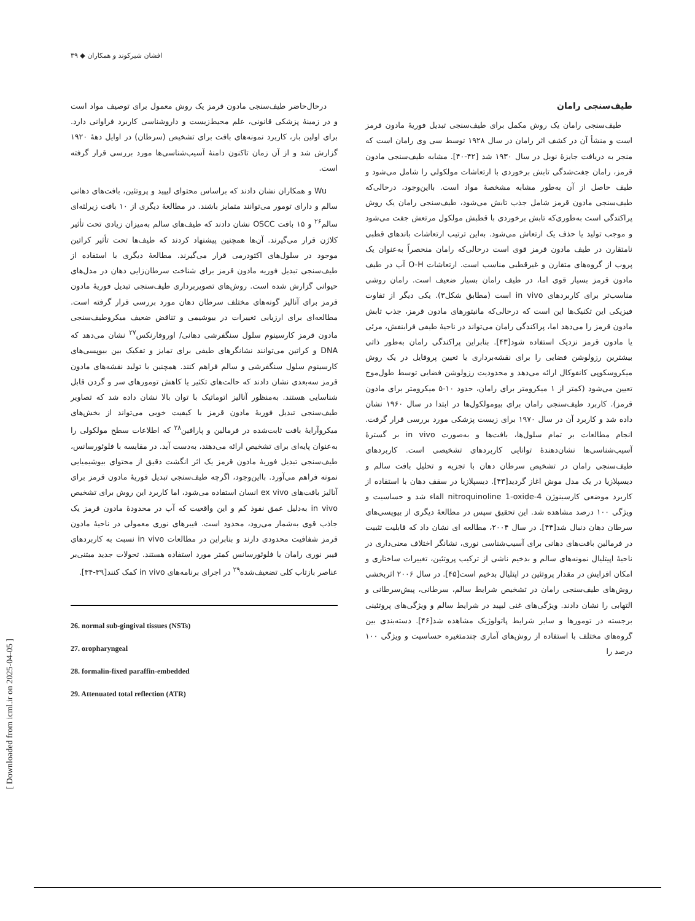افشان شیرکوند و همکاران ◆ ۳۹
درحال‌حاضر طیف‌سنجی مادون قرمز یک روش معمول برای توصیف مواد است و در زمینۀ پزشکی قانونی، علم محیط‌زیست و داروشناسی کاربرد فراوانی دارد. برای اولین بار، کاربرد نمونه‌های بافت برای تشخیص (سرطان) در اوایل دهۀ ۱۹۲۰ گزارش شد و از آن زمان تاکنون دامنۀ آسیب‌شناسی‌ها مورد بررسی قرار گرفته است.
Wu و همکاران نشان دادند که براساس محتوای لیپید و پروتئین، بافت‌های دهانی سالم و دارای تومور می‌توانند متمایز باشند. در مطالعۀ دیگری از ۱۰ بافت زیرلثه‌ای سالم<sup>۲۶</sup> و ۱۵ بافت OSCC نشان دادند که طیف‌های سالم به‌میزان زیادی تحت تأثیر کلاژن قرار می‌گیرند. آن‌ها همچنین پیشنهاد کردند که طیف‌ها تحت تأثیر کراتین موجود در سلول‌های اکتودرمی قرار می‌گیرند. مطالعۀ دیگری با استفاده از طیف‌سنجی تبدیل فوریه مادون قرمز برای شناخت سرطان‌زایی دهان در مدل‌های حیوانی گزارش شده است. روش‌های تصویربرداری طیف‌سنجی تبدیل فوریۀ مادون قرمز برای آنالیز گونه‌های مختلف سرطان دهان مورد بررسی قرار گرفته است. مطالعه‌ای برای ارزیابی تغییرات در بیوشیمی و تناقض ضعیف میکروطیف‌سنجی مادون قرمز کارسینوم سلول سنگفرشی دهانی/ اوروفارنکس<sup>۲۷</sup> نشان می‌دهد که DNA و کراتین می‌توانند نشانگرهای طیفی برای تمایز و تفکیک بین بیوپسی‌های کارسینوم سلول سنگفرشی و سالم فراهم کنند. همچنین با تولید نقشه‌های مادون قرمز سه‌بعدی نشان دادند که حالت‌های تکثیر یا کاهش تومورهای سر و گردن قابل شناسایی هستند. به‌منظور آنالیز اتوماتیک با توان بالا نشان داده شد که تصاویر طیف‌سنجی تبدیل فوریۀ مادون قرمز با کیفیت خوبی می‌تواند از بخش‌های میکروآرایۀ بافت ثابت‌شده در فرمالین و پارافین<sup>۲۸</sup> که اطلاعات سطح مولکولی را به‌عنوان پایه‌ای برای تشخیص ارائه می‌دهند، به‌دست آید. در مقایسه با فلوئورسانس، طیف‌سنجی تبدیل فوریۀ مادون قرمز یک اثر انگشت دقیق از محتوای بیوشیمیایی نمونه فراهم می‌آورد. بااین‌وجود، اگرچه طیف‌سنجی تبدیل فوریۀ مادون قرمز برای آنالیز بافت‌های ex vivo انسان استفاده می‌شود، اما کاربرد این روش برای تشخیص in vivo به‌دلیل عمق نفوذ کم و این واقعیت که آب در محدودۀ مادون قرمز یک جاذب قوی به‌شمار می‌رود، محدود است. فیبرهای نوری معمولی در ناحیۀ مادون قرمز شفافیت محدودی دارند و بنابراین در مطالعات in vivo نسبت به کاربردهای فیبر نوری رامان یا فلوئورسانس کمتر مورد استفاده هستند. تحولات جدید مبتنی‌بر عناصر بازتاب کلی تضعیف‌شده<sup>۲۹</sup> در اجرای برنامه‌های in vivo کمک کنند[۳۹-۳۴].
26. normal sub-gingival tissues (NSTs)
27. oropharyngeal
28. formalin-fixed paraffin-embedded
29. Attenuated total reflection (ATR)
طیف‌سنجی رامان
طیف‌سنجی رامان یک روش مکمل برای طیف‌سنجی تبدیل فوریۀ مادون قرمز است و منشأ آن در کشف اثر رامان در سال ۱۹۲۸ توسط سی وی رامان است که منجر به دریافت جایزۀ نوبل در سال ۱۹۳۰ شد [۴۲-۴۰]. مشابه طیف‌سنجی مادون قرمز، رامان جفت‌شدگی تابش برخوردی با ارتعاشات مولکولی را شامل می‌شود و طیف حاصل از آن به‌طور مشابه مشخصۀ مواد است. بااین‌وجود، درحالی‌که طیف‌سنجی مادون قرمز شامل جذب تابش می‌شود، طیف‌سنجی رامان یک روش پراکندگی است به‌طوری‌که تابش برخوردی با قطبش مولکول مرتعش جفت می‌شود و موجب تولید یا حذف یک ارتعاش می‌شود. به‌این ترتیب ارتعاشات باندهای قطبی نامتقارن در طیف مادون قرمز قوی است درحالی‌که رامان منحصراً به‌عنوان یک پروب از گروه‌های متقارن و غیرقطبی مناسب است. ارتعاشات O-H آب در طیف مادون قرمز بسیار قوی اما، در طیف رامان بسیار ضعیف است. رامان روشی مناسب‌تر برای کاربردهای in vivo است (مطابق شکل۳). یکی دیگر از تفاوت فیزیکی این تکنیک‌ها این است که درحالی‌که مانیتورهای مادون قرمز، جذب تابش مادون قرمز را می‌دهد اما، پراکندگی رامان می‌تواند در ناحیۀ طیفی فرابنفش، مرئی یا مادون قرمز نزدیک استفاده شود[۴۳]. بنابراین پراکندگی رامان به‌طور ذاتی بیشترین رزولوشن فضایی را برای نقشه‌برداری یا تعیین پروفایل در یک روش میکروسکوپی کانفوکال ارائه می‌دهد و محدودیت رزولوشن فضایی توسط طول‌موج تعیین می‌شود (کمتر از ۱ میکرومتر برای رامان، حدود ۱۰-۵ میکرومتر برای مادون قرمز). کاربرد طیف‌سنجی رامان برای بیومولکول‌ها در ابتدا در سال ۱۹۶۰ نشان داده شد و کاربرد آن در سال ۱۹۷۰ برای زیست پزشکی مورد بررسی قرار گرفت. انجام مطالعات بر تمام سلول‌ها، بافت‌ها و به‌صورت in vivo بر گسترۀ آسیب‌شناسی‌ها نشان‌دهندۀ توانایی کاربردهای تشخیصی است. کاربردهای طیف‌سنجی رامان در تشخیص سرطان دهان با تجزیه و تحلیل بافت سالم و دیسپلازیا در یک مدل موش اغاز گردید[۴۳]. دیسپلازیا در سقف دهان با استفاده از کاربرد موضعی کارسینوژن 4-nitroquinoline 1-oxide القاء شد و حساسیت و ویژگی ۱۰۰ درصد مشاهده شد. این تحقیق سپس در مطالعۀ دیگری از بیوپسی‌های سرطان دهان دنبال شد[۴۴]. در سال ۲۰۰۴، مطالعه ای نشان داد که قابلیت تثبیت در فرمالین بافت‌های دهانی برای آسیب‌شناسی نوری، نشانگر اختلاف معنی‌داری در ناحیۀ اپیتلیال نمونه‌های سالم و بدخیم ناشی از ترکیب پروتئین، تغییرات ساختاری و امکان افزایش در مقدار پروتئین در اپتلیال بدخیم است[۴۵]. در سال ۲۰۰۶ اثربخشی روش‌های طیف‌سنجی رامان در تشخیص شرایط سالم، سرطانی، پیش‌سرطانی و التهابی را نشان دادند. ویژگی‌های غنی لیپید در شرایط سالم و ویژگی‌های پروتئینی برجسته در تومورها و سایر شرایط پاتولوژیک مشاهده شد[۴۶]. دسته‌بندی بین گروه‌های مختلف با استفاده از روش‌های آماری چندمتغیره حساسیت و ویژگی ۱۰۰ درصد را
[ Downloaded from icml.ir on 2025-04-05 ]